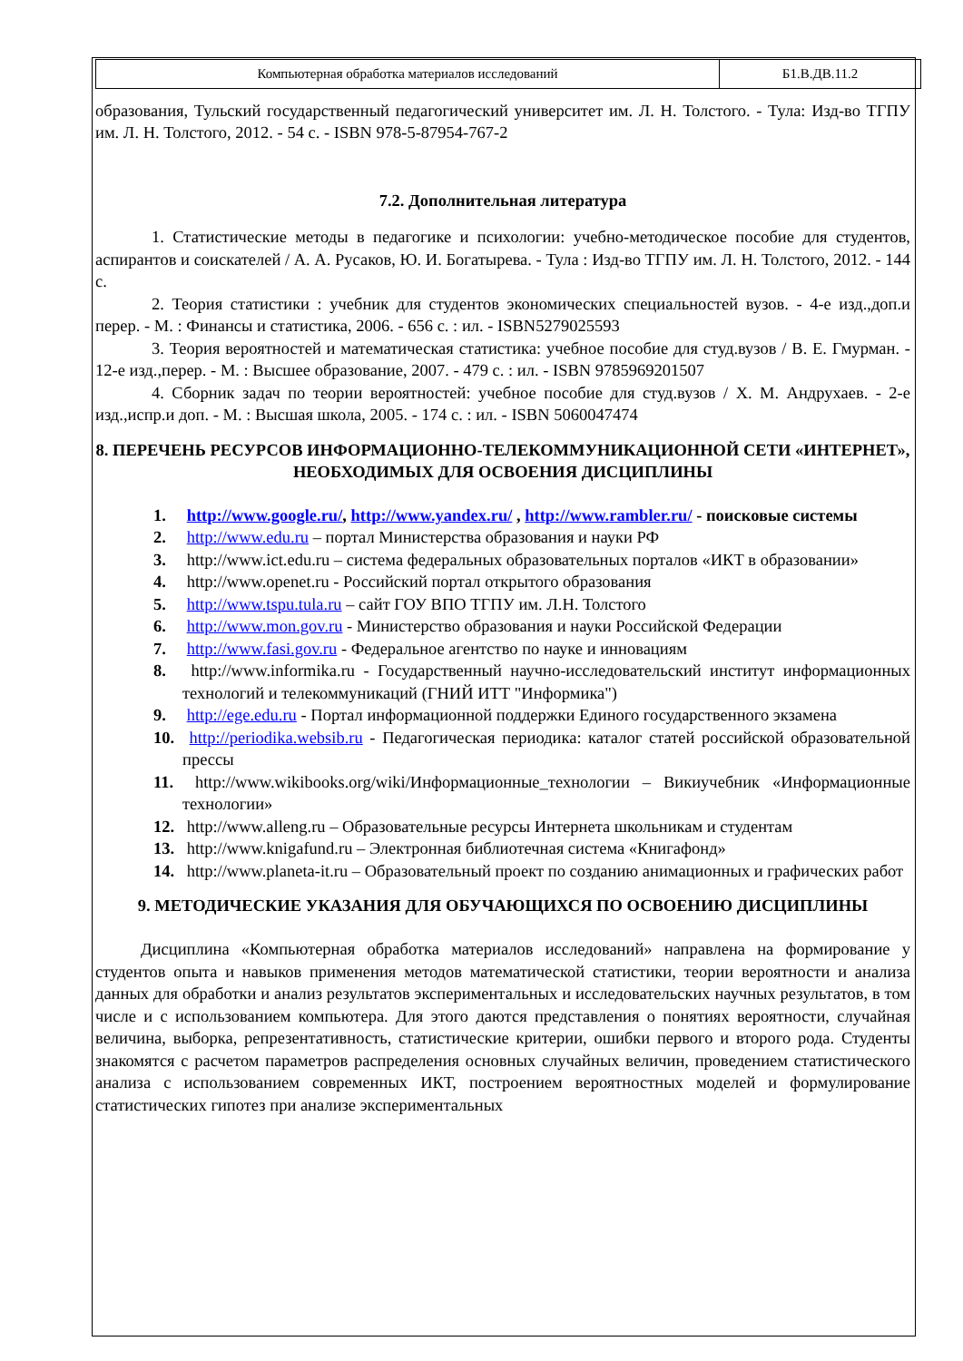| Компьютерная обработка материалов исследований | Б1.В.ДВ.11.2 |
образования, Тульский государственный педагогический университет им. Л. Н. Толстого. - Тула: Изд-во ТГПУ им. Л. Н. Толстого, 2012. - 54 с. - ISBN 978-5-87954-767-2
7.2. Дополнительная литература
1. Статистические методы в педагогике и психологии: учебно-методическое пособие для студентов, аспирантов и соискателей / А. А. Русаков, Ю. И. Богатырева. - Тула : Изд-во ТГПУ им. Л. Н. Толстого, 2012. - 144 с.
2. Теория статистики : учебник для студентов экономических специальностей вузов. - 4-е изд.,доп.и перер. - М. : Финансы и статистика, 2006. - 656 с. : ил. - ISBN5279025593
3. Теория вероятностей и математическая статистика: учебное пособие для студ.вузов / В. Е. Гмурман. - 12-е изд.,перер. - М. : Высшее образование, 2007. - 479 с. : ил. - ISBN 9785969201507
4. Сборник задач по теории вероятностей: учебное пособие для студ.вузов / Х. М. Андрухаев. - 2-е изд.,испр.и доп. - М. : Высшая школа, 2005. - 174 с. : ил. - ISBN 5060047474
8. ПЕРЕЧЕНЬ РЕСУРСОВ ИНФОРМАЦИОННО-ТЕЛЕКОММУНИКАЦИОННОЙ СЕТИ «ИНТЕРНЕТ», НЕОБХОДИМЫХ ДЛЯ ОСВОЕНИЯ ДИСЦИПЛИНЫ
1. http://www.google.ru/, http://www.yandex.ru/ , http://www.rambler.ru/ - поисковые системы
2. http://www.edu.ru – портал Министерства образования и науки РФ
3. http://www.ict.edu.ru – система федеральных образовательных порталов «ИКТ в образовании»
4. http://www.openet.ru - Российский портал открытого образования
5. http://www.tspu.tula.ru – сайт ГОУ ВПО ТГПУ им. Л.Н. Толстого
6. http://www.mon.gov.ru - Министерство образования и науки Российской Федерации
7. http://www.fasi.gov.ru - Федеральное агентство по науке и инновациям
8. http://www.informika.ru - Государственный научно-исследовательский институт информационных технологий и телекоммуникаций (ГНИЙ ИТТ "Информика")
9. http://ege.edu.ru - Портал информационной поддержки Единого государственного экзамена
10. http://periodika.websib.ru - Педагогическая периодика: каталог статей российской образовательной прессы
11. http://www.wikibooks.org/wiki/Информационные_технологии – Викиучебник «Информационные технологии»
12. http://www.alleng.ru – Образовательные ресурсы Интернета школьникам и студентам
13. http://www.knigafund.ru – Электронная библиотечная система «Книгафонд»
14. http://www.planeta-it.ru – Образовательный проект по созданию анимационных и графических работ
9. МЕТОДИЧЕСКИЕ УКАЗАНИЯ ДЛЯ ОБУЧАЮЩИХСЯ ПО ОСВОЕНИЮ ДИСЦИПЛИНЫ
Дисциплина «Компьютерная обработка материалов исследований» направлена на формирование у студентов опыта и навыков применения методов математической статистики, теории вероятности и анализа данных для обработки и анализ результатов экспериментальных и исследовательских научных результатов, в том числе и с использованием компьютера. Для этого даются представления о понятиях вероятности, случайная величина, выборка, репрезентативность, статистические критерии, ошибки первого и второго рода. Студенты знакомятся с расчетом параметров распределения основных случайных величин, проведением статистического анализа с использованием современных ИКТ, построением вероятностных моделей и формулирование статистических гипотез при анализе экспериментальных